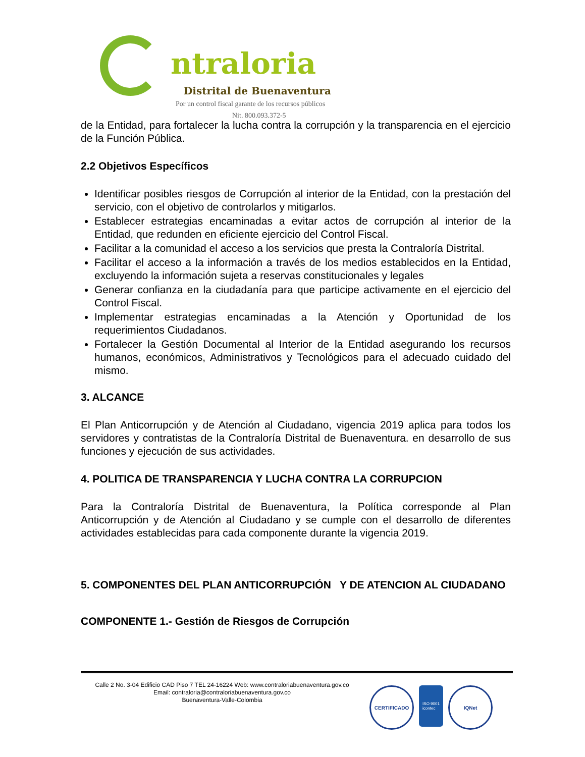ntraloria
Distrital de Buenaventura
Por un control fiscal garante de los recursos públicos
Nit. 800.093.372-5
de la Entidad, para fortalecer la lucha contra la corrupción y la transparencia en el ejercicio de la Función Pública.
2.2 Objetivos Específicos
Identificar posibles riesgos de Corrupción al interior de la Entidad, con la prestación del servicio, con el objetivo de controlarlos y mitigarlos.
Establecer estrategias encaminadas a evitar actos de corrupción al interior de la Entidad, que redunden en eficiente ejercicio del Control Fiscal.
Facilitar a la comunidad el acceso a los servicios que presta la Contraloría Distrital.
Facilitar el acceso a la información a través de los medios establecidos en la Entidad, excluyendo la información sujeta a reservas constitucionales y legales
Generar confianza en la ciudadanía para que participe activamente en el ejercicio del Control Fiscal.
Implementar estrategias encaminadas a la Atención y Oportunidad de los requerimientos Ciudadanos.
Fortalecer la Gestión Documental al Interior de la Entidad asegurando los recursos humanos, económicos, Administrativos y Tecnológicos para el adecuado cuidado del mismo.
3. ALCANCE
El Plan Anticorrupción y de Atención al Ciudadano, vigencia 2019 aplica para todos los servidores y contratistas de la Contraloría Distrital de Buenaventura. en desarrollo de sus funciones y ejecución de sus actividades.
4. POLITICA DE TRANSPARENCIA Y LUCHA CONTRA LA CORRUPCION
Para la Contraloría Distrital de Buenaventura, la Política corresponde al Plan Anticorrupción y de Atención al Ciudadano y se cumple con el desarrollo de diferentes actividades establecidas para cada componente durante la vigencia 2019.
5. COMPONENTES DEL PLAN ANTICORRUPCIÓN Y DE ATENCION AL CIUDADANO
COMPONENTE 1.- Gestión de Riesgos de Corrupción
Calle 2 No. 3-04 Edificio CAD Piso 7 TEL 24-16224 Web: www.contraloriabuenaventura.gov.co
Email: contraloria@contraloriabuenaventura.gov.co
Buenaventura-Valle-Colombia
CERTIFICADO
ISO 9001
icontec
IQNet